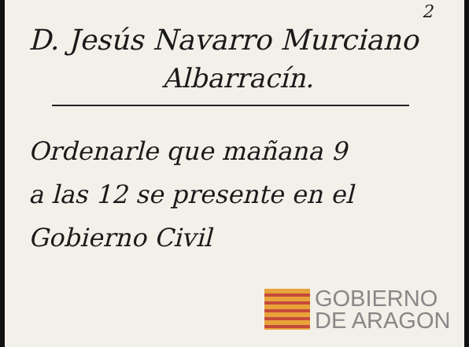2
D. Jesús Navarro Murciano
Albarracín.
Ordenarle que mañana 9
a las 12 se presente en el
Gobierno Civil
GOBIERNO
DE ARAGON